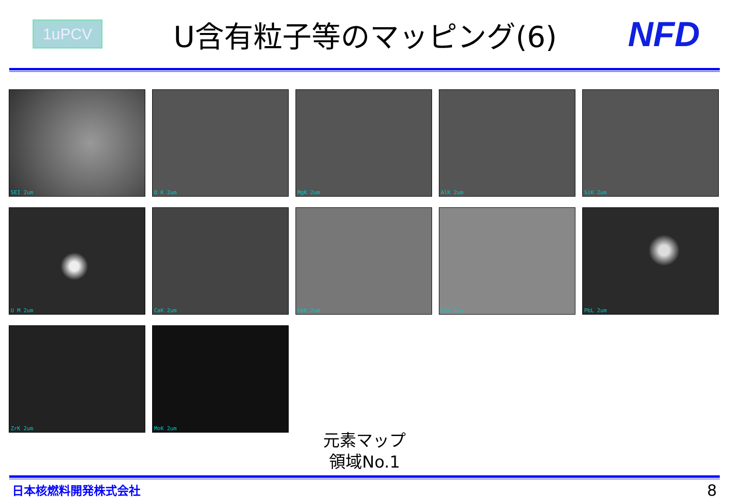1uPCV
U含有粒子等のマッピング(6)
NFD
SEI 2um
O K 2um
MgK 2um
AlK 2um
SiK 2um
U M 2um
CaK 2um
FeK 2um
ZnK 2um
PbL 2um
ZrK 2um
MoK 2um
元素マップ
領域No.1
日本核燃料開発株式会社 8